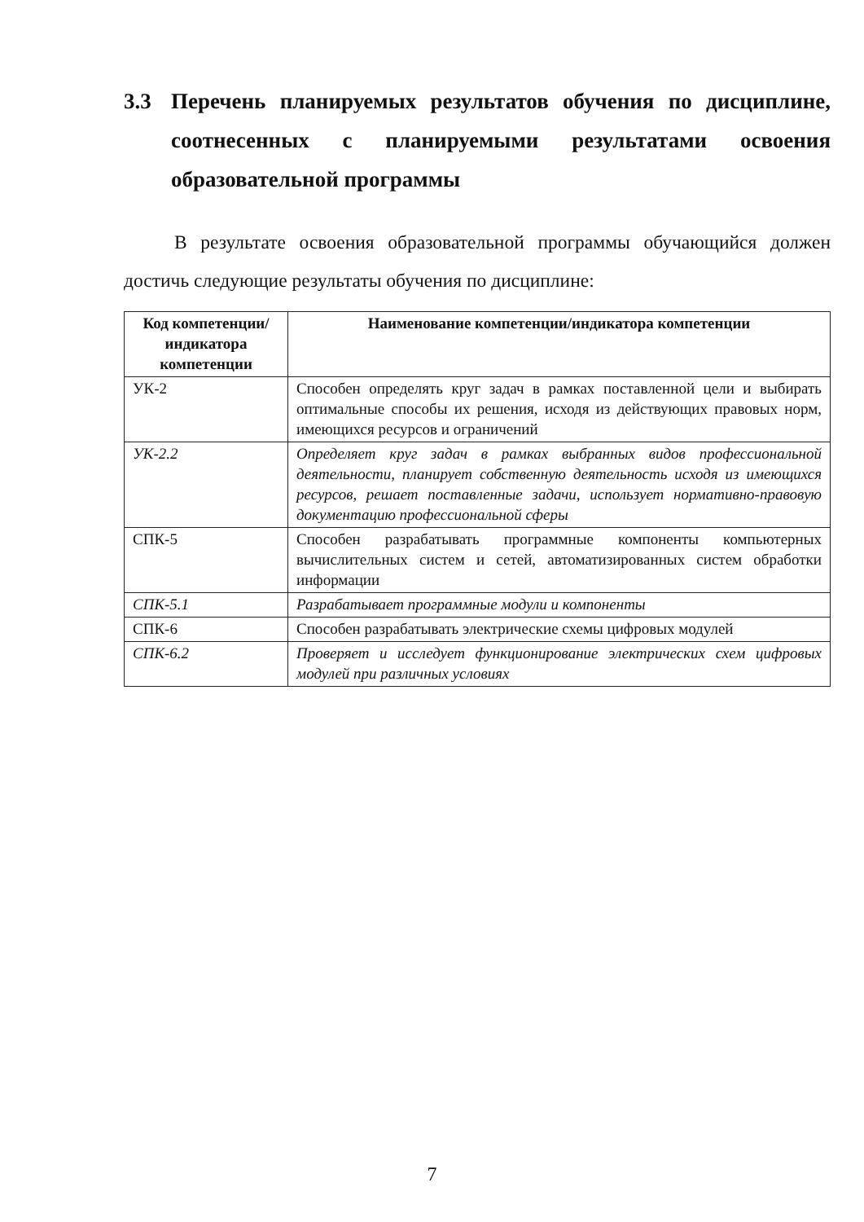3.3 Перечень планируемых результатов обучения по дисциплине, соотнесенных с планируемыми результатами освоения образовательной программы
В результате освоения образовательной программы обучающийся должен достичь следующие результаты обучения по дисциплине:
| Код компетенции/ индикатора компетенции | Наименование компетенции/индикатора компетенции |
| --- | --- |
| УК-2 | Способен определять круг задач в рамках поставленной цели и выбирать оптимальные способы их решения, исходя из действующих правовых норм, имеющихся ресурсов и ограничений |
| УК-2.2 | Определяет круг задач в рамках выбранных видов профессиональной деятельности, планирует собственную деятельность исходя из имеющихся ресурсов, решает поставленные задачи, использует нормативно-правовую документацию профессиональной сферы |
| СПК-5 | Способен разрабатывать программные компоненты компьютерных вычислительных систем и сетей, автоматизированных систем обработки информации |
| СПК-5.1 | Разрабатывает программные модули и компоненты |
| СПК-6 | Способен разрабатывать электрические схемы цифровых модулей |
| СПК-6.2 | Проверяет и исследует функционирование электрических схем цифровых модулей при различных условиях |
7